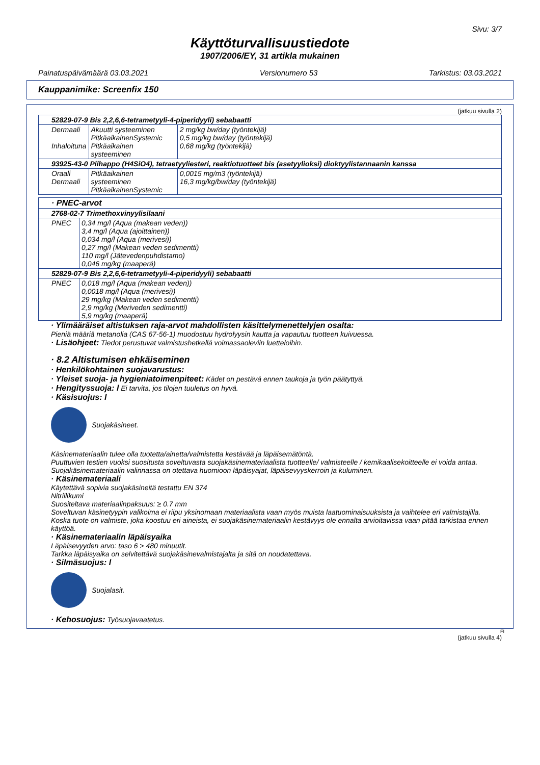Sivu: 3/7
Käyttöturvallisuustiedote
1907/2006/EY, 31 artikla mukainen
Painatuspäivämäärä 03.03.2021 Versionumero 53 Tarkistus: 03.03.2021
Kauppanimike: Screenfix 150
(jatkuu sivulla 2)
| 52829-07-9 Bis 2,2,6,6-tetrametyyli-4-piperidyyli) sebabaatti | | |
| Dermaali Inhaloituna | Akuutti systeeminen PitkäaikainenSystemic Pitkäaikainen systeeminen | 2 mg/kg bw/day (työntekijä) 0,5 mg/kg bw/day (työntekijä) 0,68 mg/kg (työntekijä) |
| 93925-43-0 Piihappo (H4SiO4), tetraetyyliesteri, reaktiotuotteet bis (asetyylioksi) dioktyylistannaanin kanssa | | |
| Oraali Dermaali | Pitkäaikainen systeeminen PitkäaikainenSystemic | 0,0015 mg/m3 (työntekijä) 16,3 mg/kg/bw/day (työntekijä) |
| · PNEC-arvot | |
| 2768-02-7 Trimethoxvinyylisilaani | |
| PNEC | 0,34 mg/l (Aqua (makean veden)) 3,4 mg/l (Aqua (ajoittainen)) 0,034 mg/l (Aqua (merivesi)) 0,27 mg/l (Makean veden sedimentti) 110 mg/l (Jätevedenpuhdistamo) 0,046 mg/kg (maaperä) |
| 52829-07-9 Bis 2,2,6,6-tetrametyyli-4-piperidyyli) sebabaatti | |
| PNEC | 0,018 mg/l (Aqua (makean veden)) 0,0018 mg/l (Aqua (merivesi)) 29 mg/kg (Makean veden sedimentti) 2,9 mg/kg (Meriveden sedimentti) 5,9 mg/kg (maaperä) |
· Ylimääräiset altistuksen raja-arvot mahdollisten käsittelymenettelyjen osalta:
Pieniä määriä metanolia (CAS 67-56-1) muodostuu hydrolyysin kautta ja vapautuu tuotteen kuivuessa.
· Lisäohjeet: Tiedot perustuvat valmistushetkellä voimassaoleviin luetteloihin.
· 8.2 Altistumisen ehkäiseminen
· Henkilökohtainen suojavarustus:
· Yleiset suoja- ja hygieniatoimenpiteet: Kädet on pestävä ennen taukoja ja työn päätyttyä.
· Hengityssuoja: l Ei tarvita, jos tilojen tuuletus on hyvä.
· Käsisuojus: l
Suojakäsineet.
Käsinemateriaalin tulee olla tuotetta/ainetta/valmistetta kestävää ja läpäisemätöntä.
Puuttuvien testien vuoksi suositusta soveltuvasta suojakäsinemateriaalista tuotteelle/ valmisteelle / kemikaalisekoitteelle ei voida antaa.
Suojakäsinemateriaalin valinnassa on otettava huomioon läpäisyajat, läpäisevyyskerroin ja kuluminen.
· Käsinemateriaali
Käytettävä sopivia suojakäsineitä testattu EN 374
Nitriilikumi
Suositeltava materiaalinpaksuus: ≥ 0.7 mm
Soveltuvan käsinetyypin valikoima ei riipu yksinomaan materiaalista vaan myös muista laatuominaisuuksista ja vaihtelee eri valmistajilla.
Koska tuote on valmiste, joka koostuu eri aineista, ei suojakäsinemateriaalin kestävyys ole ennalta arvioitavissa vaan pitää tarkistaa ennen käyttöä.
· Käsinemateriaalin läpäisyaika
Läpäisevyyden arvo: taso 6 > 480 minuutit.
Tarkka läpäisyaika on selvitettävä suojakäsinevalmistajalta ja sitä on noudatettava.
· Silmäsuojus: l
Suojalasit.
· Kehosuojus: Työsuojavaatetus.
FI
(jatkuu sivulla 4)